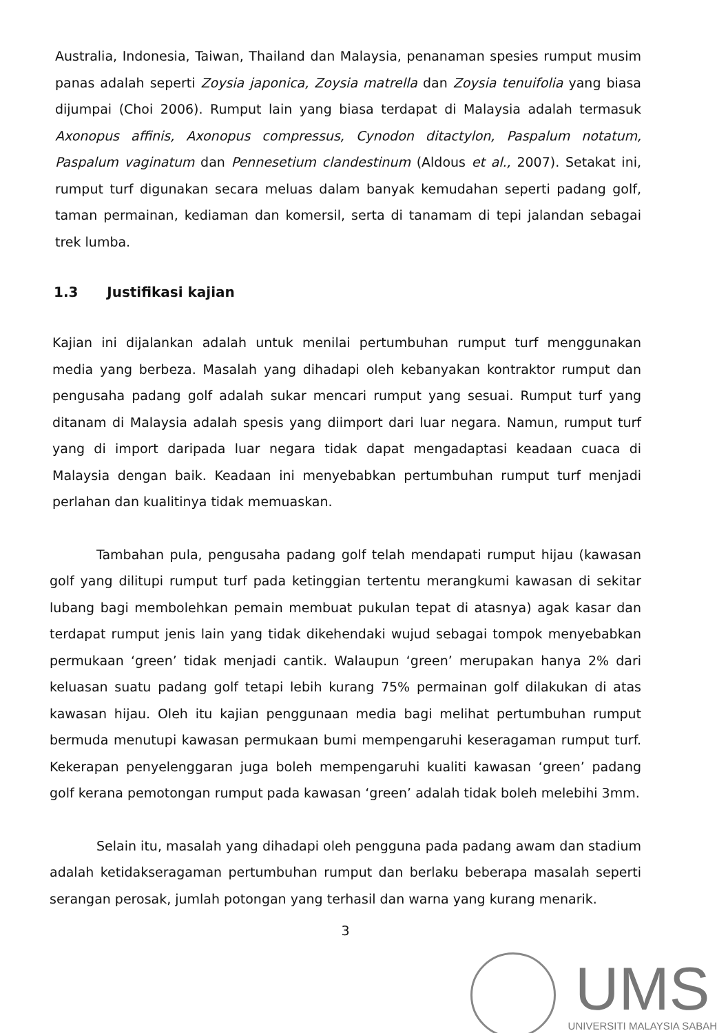Australia, Indonesia, Taiwan, Thailand dan Malaysia, penanaman spesies rumput musim panas adalah seperti Zoysia japonica, Zoysia matrella dan Zoysia tenuifolia yang biasa dijumpai (Choi 2006). Rumput lain yang biasa terdapat di Malaysia adalah termasuk Axonopus affinis, Axonopus compressus, Cynodon ditactylon, Paspalum notatum, Paspalum vaginatum dan Pennesetium clandestinum (Aldous et al., 2007). Setakat ini, rumput turf digunakan secara meluas dalam banyak kemudahan seperti padang golf, taman permainan, kediaman dan komersil, serta di tanamam di tepi jalandan sebagai trek lumba.
1.3 Justifikasi kajian
Kajian ini dijalankan adalah untuk menilai pertumbuhan rumput turf menggunakan media yang berbeza. Masalah yang dihadapi oleh kebanyakan kontraktor rumput dan pengusaha padang golf adalah sukar mencari rumput yang sesuai. Rumput turf yang ditanam di Malaysia adalah spesis yang diimport dari luar negara. Namun, rumput turf yang di import daripada luar negara tidak dapat mengadaptasi keadaan cuaca di Malaysia dengan baik. Keadaan ini menyebabkan pertumbuhan rumput turf menjadi perlahan dan kualitinya tidak memuaskan.
Tambahan pula, pengusaha padang golf telah mendapati rumput hijau (kawasan golf yang dilitupi rumput turf pada ketinggian tertentu merangkumi kawasan di sekitar lubang bagi membolehkan pemain membuat pukulan tepat di atasnya) agak kasar dan terdapat rumput jenis lain yang tidak dikehendaki wujud sebagai tompok menyebabkan permukaan ‘green’ tidak menjadi cantik. Walaupun ‘green’ merupakan hanya 2% dari keluasan suatu padang golf tetapi lebih kurang 75% permainan golf dilakukan di atas kawasan hijau. Oleh itu kajian penggunaan media bagi melihat pertumbuhan rumput bermuda menutupi kawasan permukaan bumi mempengaruhi keseragaman rumput turf. Kekerapan penyelenggaran juga boleh mempengaruhi kualiti kawasan ‘green’ padang golf kerana pemotongan rumput pada kawasan ‘green’ adalah tidak boleh melebihi 3mm.
Selain itu, masalah yang dihadapi oleh pengguna pada padang awam dan stadium adalah ketidakseragaman pertumbuhan rumput dan berlaku beberapa masalah seperti serangan perosak, jumlah potongan yang terhasil dan warna yang kurang menarik.
3
UMS
UNIVERSITI MALAYSIA SABAH